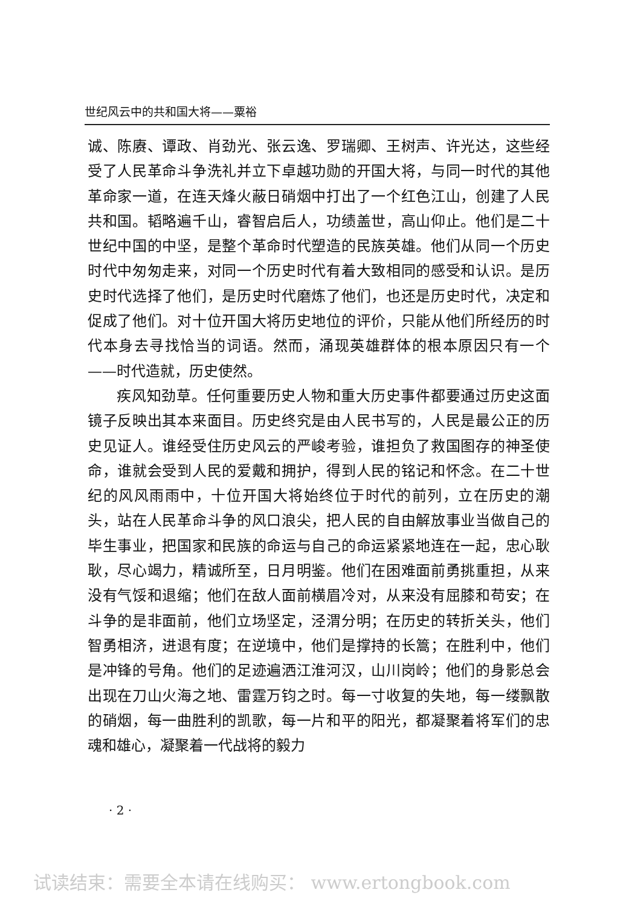世纪风云中的共和国大将——粟裕
诚、陈赓、谭政、肖劲光、张云逸、罗瑞卿、王树声、许光达，这些经受了人民革命斗争洗礼并立下卓越功勋的开国大将，与同一时代的其他革命家一道，在连天烽火蔽日硝烟中打出了一个红色江山，创建了人民共和国。韬略遍千山，睿智启后人，功绩盖世，高山仰止。他们是二十世纪中国的中坚，是整个革命时代塑造的民族英雄。他们从同一个历史时代中匆匆走来，对同一个历史时代有着大致相同的感受和认识。是历史时代选择了他们，是历史时代磨炼了他们，也还是历史时代，决定和促成了他们。对十位开国大将历史地位的评价，只能从他们所经历的时代本身去寻找恰当的词语。然而，涌现英雄群体的根本原因只有一个——时代造就，历史使然。
疾风知劲草。任何重要历史人物和重大历史事件都要通过历史这面镜子反映出其本来面目。历史终究是由人民书写的，人民是最公正的历史见证人。谁经受住历史风云的严峻考验，谁担负了救国图存的神圣使命，谁就会受到人民的爱戴和拥护，得到人民的铭记和怀念。在二十世纪的风风雨雨中，十位开国大将始终位于时代的前列，立在历史的潮头，站在人民革命斗争的风口浪尖，把人民的自由解放事业当做自己的毕生事业，把国家和民族的命运与自己的命运紧紧地连在一起，忠心耿耿，尽心竭力，精诚所至，日月明鉴。他们在困难面前勇挑重担，从来没有气馁和退缩；他们在敌人面前横眉冷对，从来没有屈膝和苟安；在斗争的是非面前，他们立场坚定，泾渭分明；在历史的转折关头，他们智勇相济，进退有度；在逆境中，他们是撑持的长篙；在胜利中，他们是冲锋的号角。他们的足迹遍洒江淮河汉，山川岗岭；他们的身影总会出现在刀山火海之地、雷霆万钧之时。每一寸收复的失地，每一缕飘散的硝烟，每一曲胜利的凯歌，每一片和平的阳光，都凝聚着将军们的忠魂和雄心，凝聚着一代战将的毅力
· 2 ·
试读结束：需要全本请在线购买： www.ertongbook.com